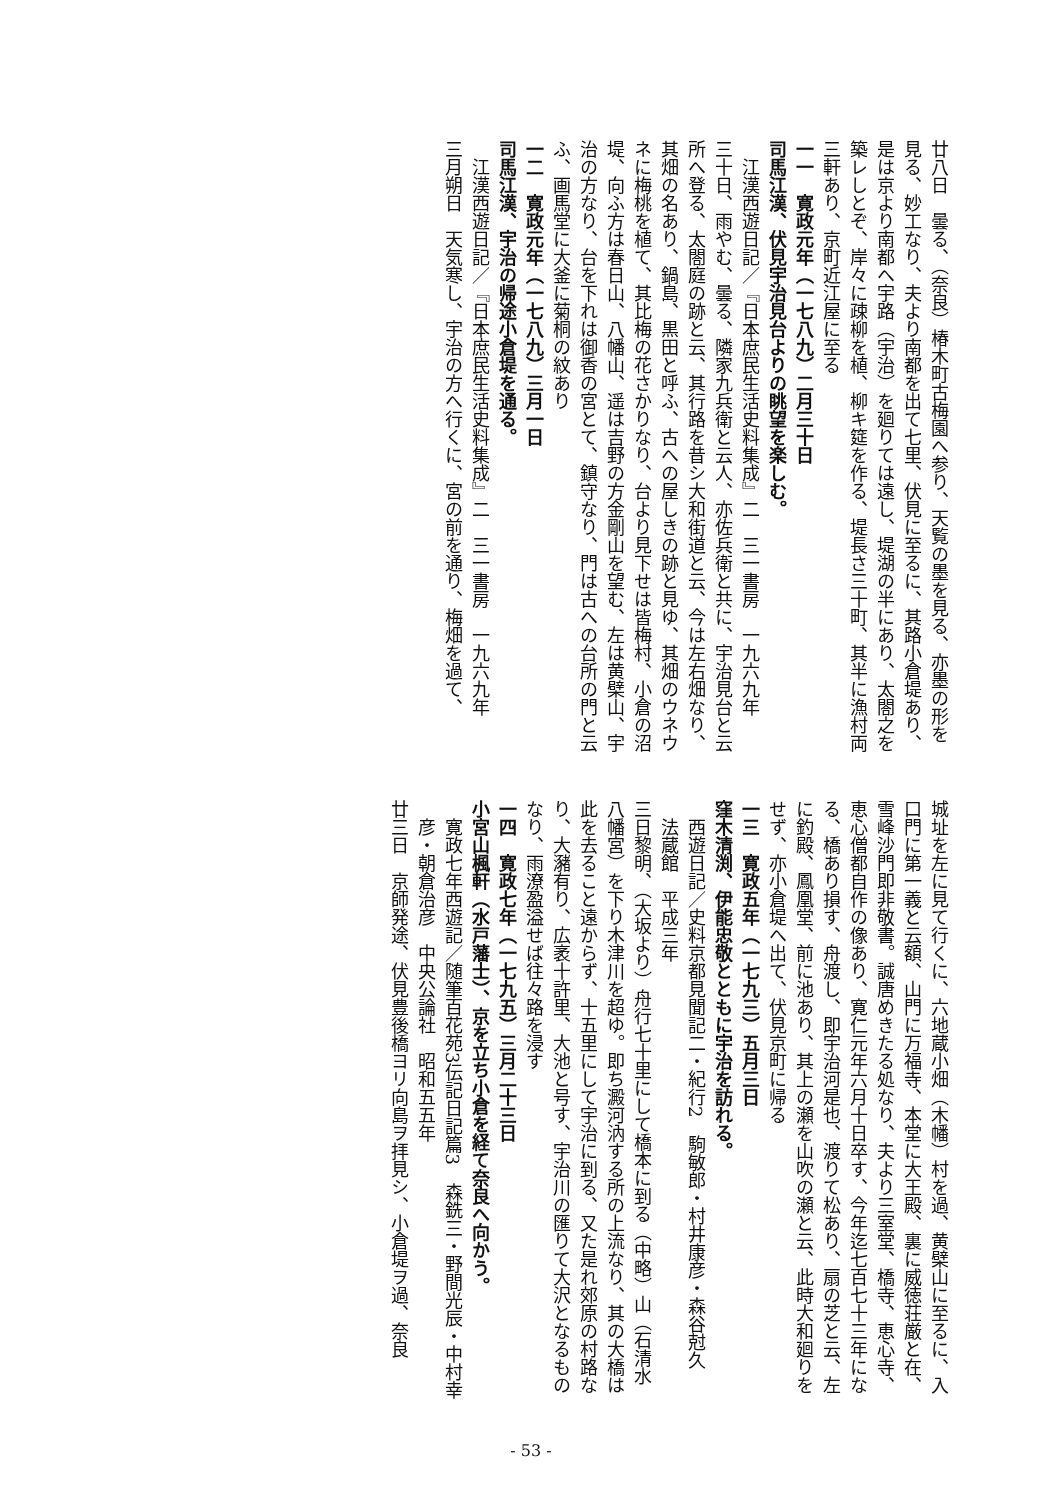廿八日　曇る、（奈良）椿木町古梅園へ参り、天覧の墨を見る、亦墨の形を見る、妙工なり、夫より南都を出て七里、伏見に至るに、其路小倉堤あり、是は京より南都へ宇路（宇治）を廻りては遠し、堤湖の半にあり、太閤之を築レしとぞ、岸々に疎柳を植、柳キ筵を作る、堤長さ三十町、其半に漁村両三軒あり、京町近江屋に至る
一一　寛政元年（一七八九）二月三十日
司馬江漢、伏見宇治見台よりの眺望を楽しむ。
江漢西遊日記／『日本庶民生活史料集成』二　三一書房　一九六九年
三十日、雨やむ、曇る、隣家九兵衛と云人、亦佐兵衛と共に、宇治見台と云所へ登る、太閤庭の跡と云、其行路を昔シ大和街道と云、今は左右畑なり、其畑の名あり、鍋島、黒田と呼ふ、古への屋しきの跡と見ゆ、其畑のウネウネに梅桃を植て、其比梅の花さかりなり、台より見下せは皆梅村、小倉の沼堤、向ふ方は春日山、八幡山、遥は吉野の方金剛山を望む、左は黄檗山、宇治の方なり、台を下れは御香の宮とて、鎮守なり、門は古への台所の門と云ふ、画馬堂に大釜に菊桐の紋あり
一二　寛政元年（一七八九）三月一日
司馬江漢、宇治の帰途小倉堤を通る。
江漢西遊日記／『日本庶民生活史料集成』二　三一書房　一九六九年
三月朔日　天気寒し、宇治の方へ行くに、宮の前を通り、梅畑を過て、
城址を左に見て行くに、六地蔵小畑（木幡）村を過、黄檗山に至るに、入口門に第一義と云額、山門に万福寺、本堂に大王殿、裏に威徳荘厳と在、雪峰沙門即非敬書。誠唐めきたる処なり、夫より三室堂、橋寺、恵心寺、恵心僧都自作の像あり、寛仁元年六月十日卒す、今年迄七百七十三年になる、橋あり損す、舟渡し、即宇治河是也、渡りて松あり、扇の芝と云、左に釣殿、鳳凰堂、前に池あり、其上の瀬を山吹の瀬と云、此時大和廻りをせず、亦小倉堤へ出て、伏見京町に帰る
一三　寛政五年（一七九三）五月三日
窪木清渕、伊能忠敬とともに宇治を訪れる。
西遊日記／史料京都見聞記二・紀行2　駒敏郎・村井康彦・森谷尅久　法蔵館　平成三年
三日黎明、（大坂より）舟行七十里にして橋本に到る（中略）山（石清水八幡宮）を下り木津川を超ゆ。即ち澱河汭する所の上流なり、其の大橋は此を去ること遠からず、十五里にして宇治に到る、又た是れ郊原の村路なり、大瀦有り、広袤十許里、大池と号す、宇治川の匯りて大沢となるものなり、雨潦盈溢せば往々路を浸す
一四　寛政七年（一七九五）三月二十三日
小宮山楓軒（水戸藩士）、京を立ち小倉を経て奈良へ向かう。
寛政七年西遊記／随筆百花苑3伝記日記篇3　森銑三・野間光辰・中村幸彦・朝倉治彦　中央公論社　昭和五五年
廿三日　京師発途、伏見豊後橋ヨリ向島ヲ拝見シ、小倉堤ヲ過、奈良
- 53 -